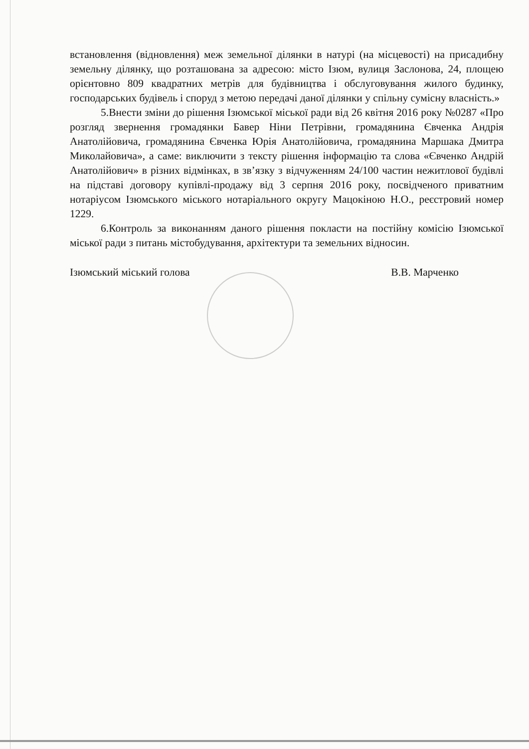встановлення (відновлення) меж земельної ділянки в натурі (на місцевості) на присадибну земельну ділянку, що розташована за адресою: місто Ізюм, вулиця Заслонова, 24, площею орієнтовно 809 квадратних метрів для будівництва і обслуговування жилого будинку, господарських будівель і споруд з метою передачі даної ділянки у спільну сумісну власність.»
5.Внести зміни до рішення Ізюмської міської ради від 26 квітня 2016 року №0287 «Про розгляд звернення громадянки Бавер Ніни Петрівни, громадянина Євченка Андрія Анатолійовича, громадянина Євченка Юрія Анатолійовича, громадянина Маршака Дмитра Миколайовича», а саме: виключити з тексту рішення інформацію та слова «Євченко Андрій Анатолійович» в різних відмінках, в зв’язку з відчуженням 24/100 частин нежитлової будівлі на підставі договору купівлі-продажу від 3 серпня 2016 року, посвідченого приватним нотаріусом Ізюмського міського нотаріального округу Мацокіною Н.О., реєстровий номер 1229.
6.Контроль за виконанням даного рішення покласти на постійну комісію Ізюмської міської ради з питань містобудування, архітектури та земельних відносин.
Ізюмський міський голова В.В. Марченко